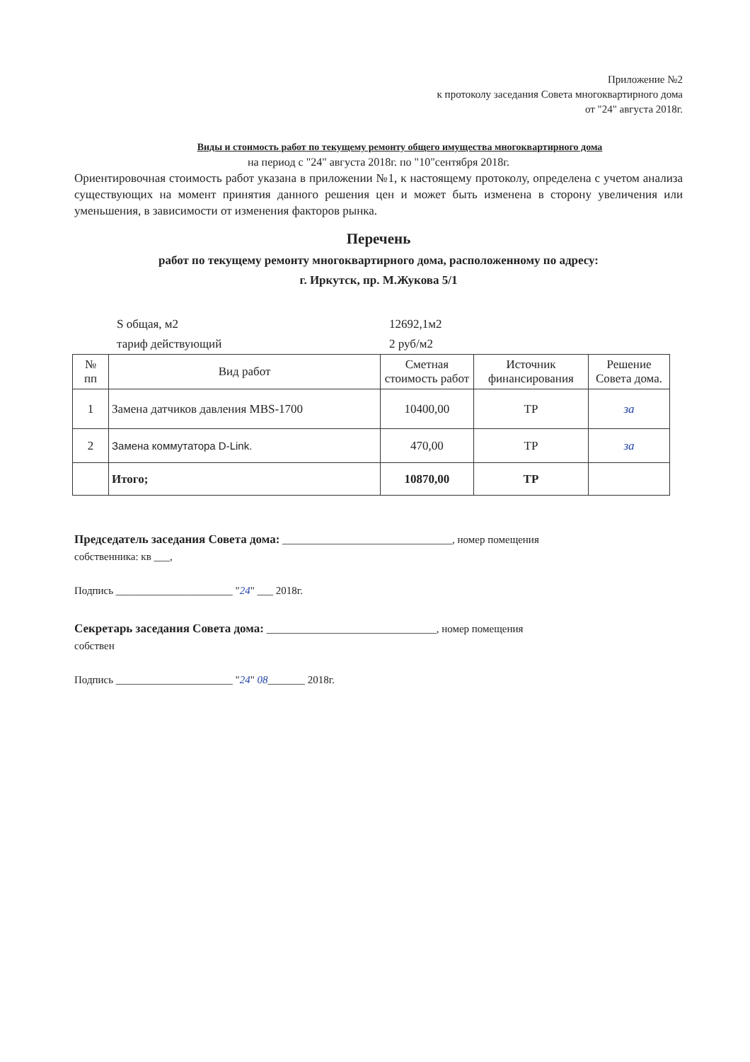Приложение №2
к протоколу заседания Совета многоквартирного дома
от "24" августа 2018г.
Виды и стоимость работ по текущему ремонту общего имущества многоквартирного дома
на период с "24" августа 2018г. по "10"сентября 2018г.
Ориентировочная стоимость работ указана в приложении №1, к настоящему протоколу, определена с учетом анализа существующих на момент принятия данного решения цен и может быть изменена в сторону увеличения или уменьшения, в зависимости от изменения факторов рынка.
Перечень
работ по текущему ремонту многоквартирного дома, расположенному по адресу:
г. Иркутск, пр. М.Жукова 5/1
S общая, м2 12692,1м2
тариф действующий 2 руб/м2
| № пп | Вид работ | Сметная стоимость работ | Источник финансирования | Решение Совета дома. |
| --- | --- | --- | --- | --- |
| 1 | Замена датчиков давления MBS-1700 | 10400,00 | ТР | за |
| 2 | Замена коммутатора D-Link. | 470,00 | ТР | за |
| | Итого; | 10870,00 | ТР | |
Председатель заседания Совета дома: ________________________________, номер помещения
собственника: кв ___,
Подпись ______________________ "24" ___ 2018г.
Секретарь заседания Совета дома: ________________________________, номер помещения
собствен
Подпись ______________________ "24" 08_______ 2018г.